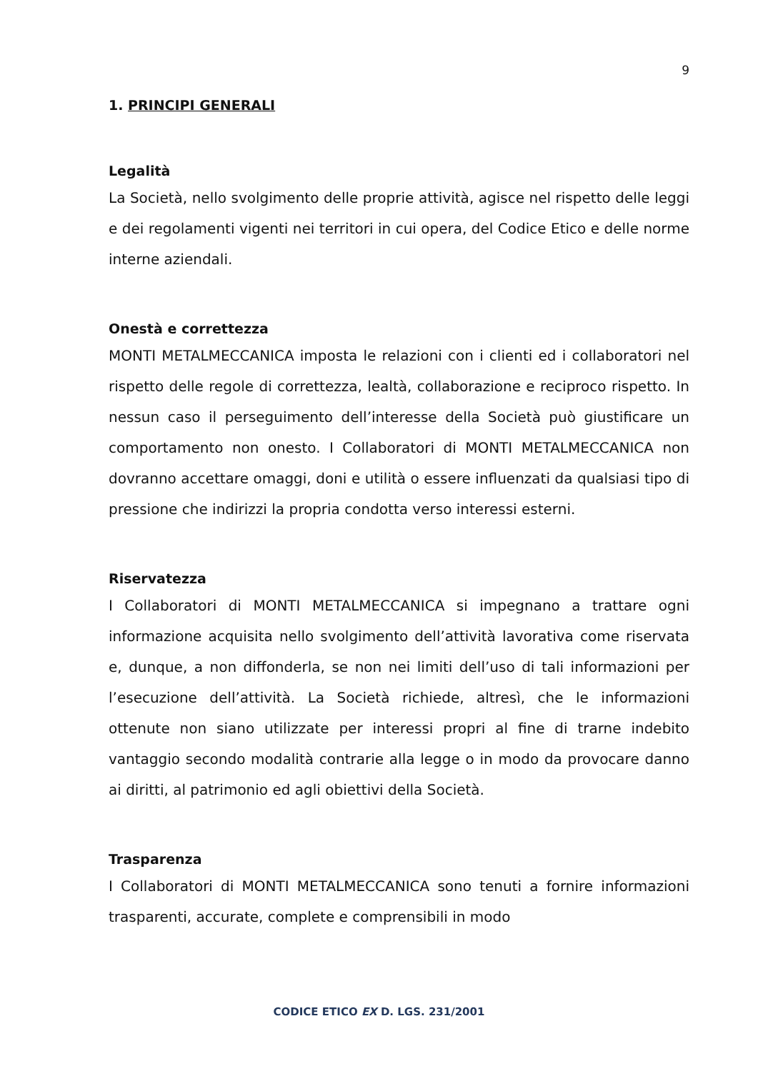9
1. PRINCIPI GENERALI
Legalità
La Società, nello svolgimento delle proprie attività, agisce nel rispetto delle leggi e dei regolamenti vigenti nei territori in cui opera, del Codice Etico e delle norme interne aziendali.
Onestà e correttezza
MONTI METALMECCANICA imposta le relazioni con i clienti ed i collaboratori nel rispetto delle regole di correttezza, lealtà, collaborazione e reciproco rispetto. In nessun caso il perseguimento dell’interesse della Società può giustificare un comportamento non onesto. I Collaboratori di MONTI METALMECCANICA non dovranno accettare omaggi, doni e utilità o essere influenzati da qualsiasi tipo di pressione che indirizzi la propria condotta verso interessi esterni.
Riservatezza
I Collaboratori di MONTI METALMECCANICA si impegnano a trattare ogni informazione acquisita nello svolgimento dell’attività lavorativa come riservata e, dunque, a non diffonderla, se non nei limiti dell’uso di tali informazioni per l’esecuzione dell’attività. La Società richiede, altresì, che le informazioni ottenute non siano utilizzate per interessi propri al fine di trarne indebito vantaggio secondo modalità contrarie alla legge o in modo da provocare danno ai diritti, al patrimonio ed agli obiettivi della Società.
Trasparenza
I Collaboratori di MONTI METALMECCANICA sono tenuti a fornire informazioni trasparenti, accurate, complete e comprensibili in modo
CODICE ETICO EX D. LGS. 231/2001